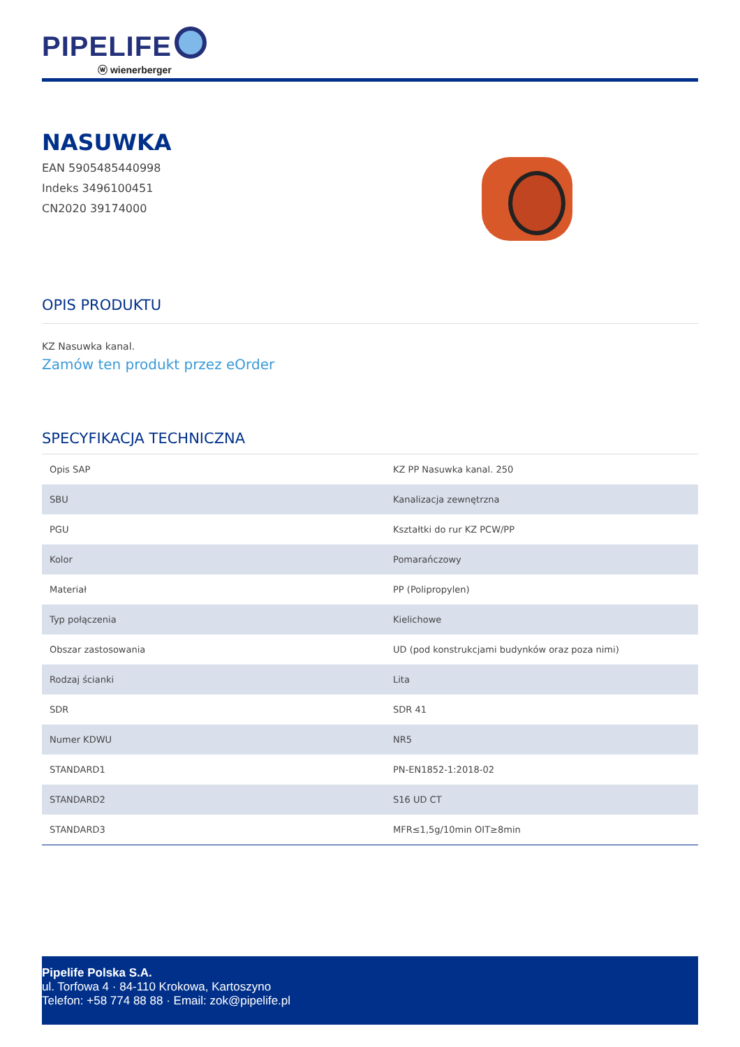PIPELIFE
ⓦ wienerberger
NASUWKA
EAN 5905485440998
Indeks 3496100451
CN2020 39174000
OPIS PRODUKTU
KZ Nasuwka kanal.
Zamów ten produkt przez eOrder
SPECYFIKACJA TECHNICZNA
| Opis SAP | KZ PP Nasuwka kanal. 250 |
| SBU | Kanalizacja zewnętrzna |
| PGU | Kształtki do rur KZ PCW/PP |
| Kolor | Pomarańczowy |
| Materiał | PP (Polipropylen) |
| Typ połączenia | Kielichowe |
| Obszar zastosowania | UD (pod konstrukcjami budynków oraz poza nimi) |
| Rodzaj ścianki | Lita |
| SDR | SDR 41 |
| Numer KDWU | NR5 |
| STANDARD1 | PN-EN1852-1:2018-02 |
| STANDARD2 | S16 UD CT |
| STANDARD3 | MFR≤1,5g/10min OIT≥8min |
Pipelife Polska S.A.
ul. Torfowa 4 · 84-110 Krokowa, Kartoszyno
Telefon: +58 774 88 88 · Email: zok@pipelife.pl